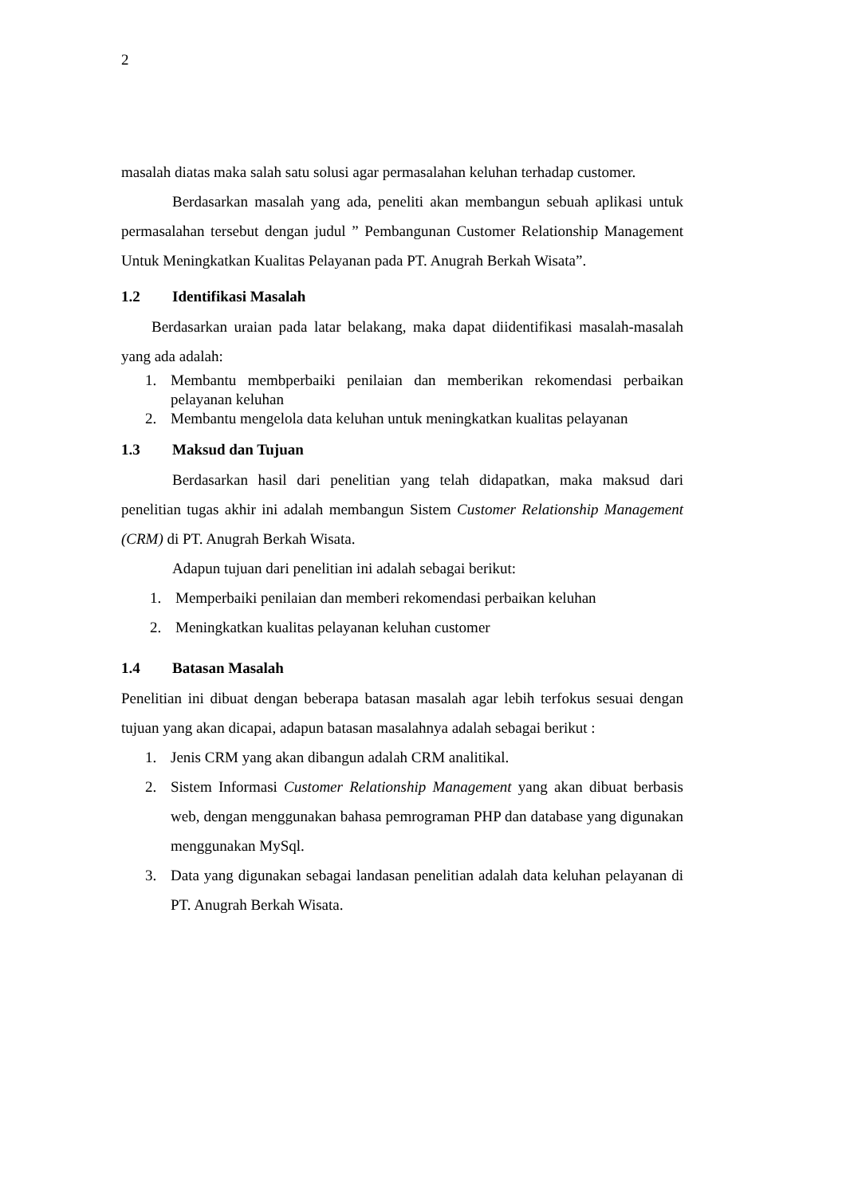2
masalah diatas maka salah satu solusi agar permasalahan keluhan terhadap customer.
Berdasarkan masalah yang ada, peneliti akan membangun sebuah aplikasi untuk permasalahan tersebut dengan judul ” Pembangunan Customer Relationship Management Untuk Meningkatkan Kualitas Pelayanan pada PT. Anugrah Berkah Wisata”.
1.2 Identifikasi Masalah
Berdasarkan uraian pada latar belakang, maka dapat diidentifikasi masalah-masalah yang ada adalah:
1. Membantu membperbaiki penilaian dan memberikan rekomendasi perbaikan pelayanan keluhan
2. Membantu mengelola data keluhan untuk meningkatkan kualitas pelayanan
1.3 Maksud dan Tujuan
Berdasarkan hasil dari penelitian yang telah didapatkan, maka maksud dari penelitian tugas akhir ini adalah membangun Sistem Customer Relationship Management (CRM) di PT. Anugrah Berkah Wisata.
Adapun tujuan dari penelitian ini adalah sebagai berikut:
1. Memperbaiki penilaian dan memberi rekomendasi perbaikan keluhan
2. Meningkatkan kualitas pelayanan keluhan customer
1.4 Batasan Masalah
Penelitian ini dibuat dengan beberapa batasan masalah agar lebih terfokus sesuai dengan tujuan yang akan dicapai, adapun batasan masalahnya adalah sebagai berikut :
1. Jenis CRM yang akan dibangun adalah CRM analitikal.
2. Sistem Informasi Customer Relationship Management yang akan dibuat berbasis web, dengan menggunakan bahasa pemrograman PHP dan database yang digunakan menggunakan MySql.
3. Data yang digunakan sebagai landasan penelitian adalah data keluhan pelayanan di PT. Anugrah Berkah Wisata.